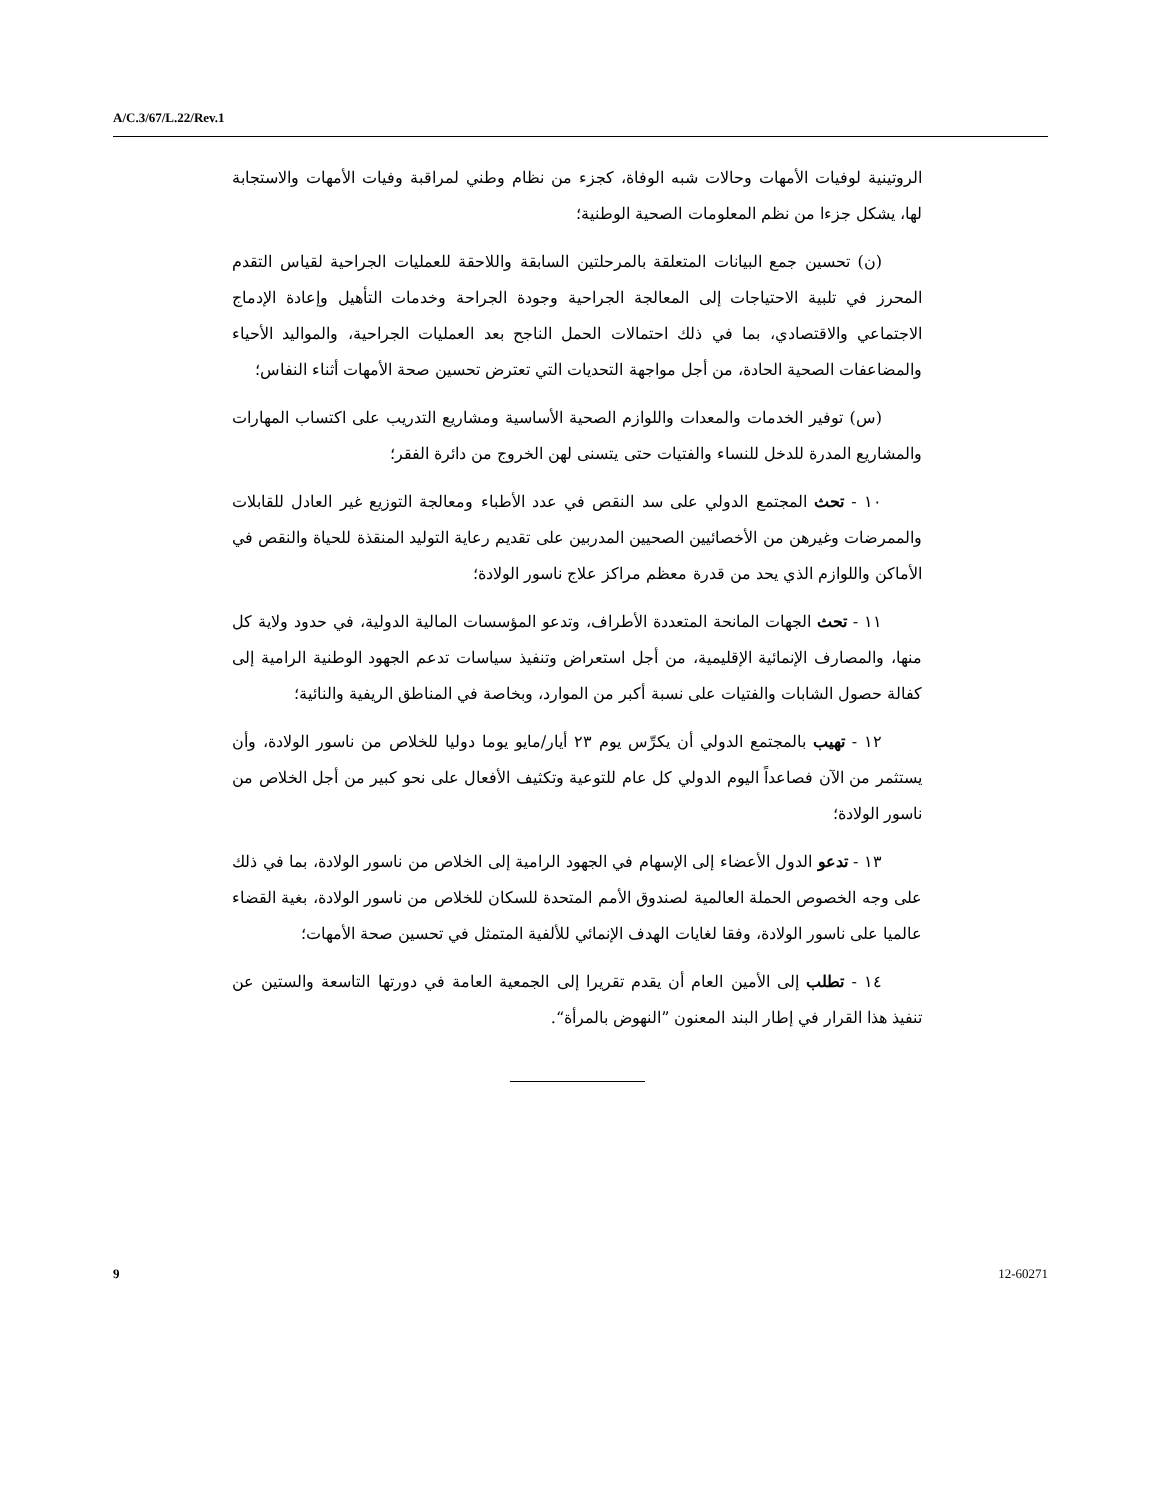A/C.3/67/L.22/Rev.1
الروتينية لوفيات الأمهات وحالات شبه الوفاة، كجزء من نظام وطني لمراقبة وفيات الأمهات والاستجابة لها، يشكل جزءا من نظم المعلومات الصحية الوطنية؛
(ن) تحسين جمع البيانات المتعلقة بالمرحلتين السابقة واللاحقة للعمليات الجراحية لقياس التقدم المحرز في تلبية الاحتياجات إلى المعالجة الجراحية وجودة الجراحة وخدمات التأهيل وإعادة الإدماج الاجتماعي والاقتصادي، بما في ذلك احتمالات الحمل الناجح بعد العمليات الجراحية، والمواليد الأحياء والمضاعفات الصحية الحادة، من أجل مواجهة التحديات التي تعترض تحسين صحة الأمهات أثناء النفاس؛
(س) توفير الخدمات والمعدات واللوازم الصحية الأساسية ومشاريع التدريب على اكتساب المهارات والمشاريع المدرة للدخل للنساء والفتيات حتى يتسنى لهن الخروج من دائرة الفقر؛
١٠ - تحث المجتمع الدولي على سد النقص في عدد الأطباء ومعالجة التوزيع غير العادل للقابلات والممرضات وغيرهن من الأخصائيين الصحيين المدربين على تقديم رعاية التوليد المنقذة للحياة والنقص في الأماكن واللوازم الذي يحد من قدرة معظم مراكز علاج ناسور الولادة؛
١١ - تحث الجهات المانحة المتعددة الأطراف، وتدعو المؤسسات المالية الدولية، في حدود ولاية كل منها، والمصارف الإنمائية الإقليمية، من أجل استعراض وتنفيذ سياسات تدعم الجهود الوطنية الرامية إلى كفالة حصول الشابات والفتيات على نسبة أكبر من الموارد، وبخاصة في المناطق الريفية والنائية؛
١٢ - تهيب بالمجتمع الدولي أن يكرِّس يوم ٢٣ أيار/مايو يوما دوليا للخلاص من ناسور الولادة، وأن يستثمر من الآن فصاعداً اليوم الدولي كل عام للتوعية وتكثيف الأفعال على نحو كبير من أجل الخلاص من ناسور الولادة؛
١٣ - تدعو الدول الأعضاء إلى الإسهام في الجهود الرامية إلى الخلاص من ناسور الولادة، بما في ذلك على وجه الخصوص الحملة العالمية لصندوق الأمم المتحدة للسكان للخلاص من ناسور الولادة، بغية القضاء عالميا على ناسور الولادة، وفقا لغايات الهدف الإنمائي للألفية المتمثل في تحسين صحة الأمهات؛
١٤ - تطلب إلى الأمين العام أن يقدم تقريرا إلى الجمعية العامة في دورتها التاسعة والستين عن تنفيذ هذا القرار في إطار البند المعنون ”النهوض بالمرأة“.
9 12-60271